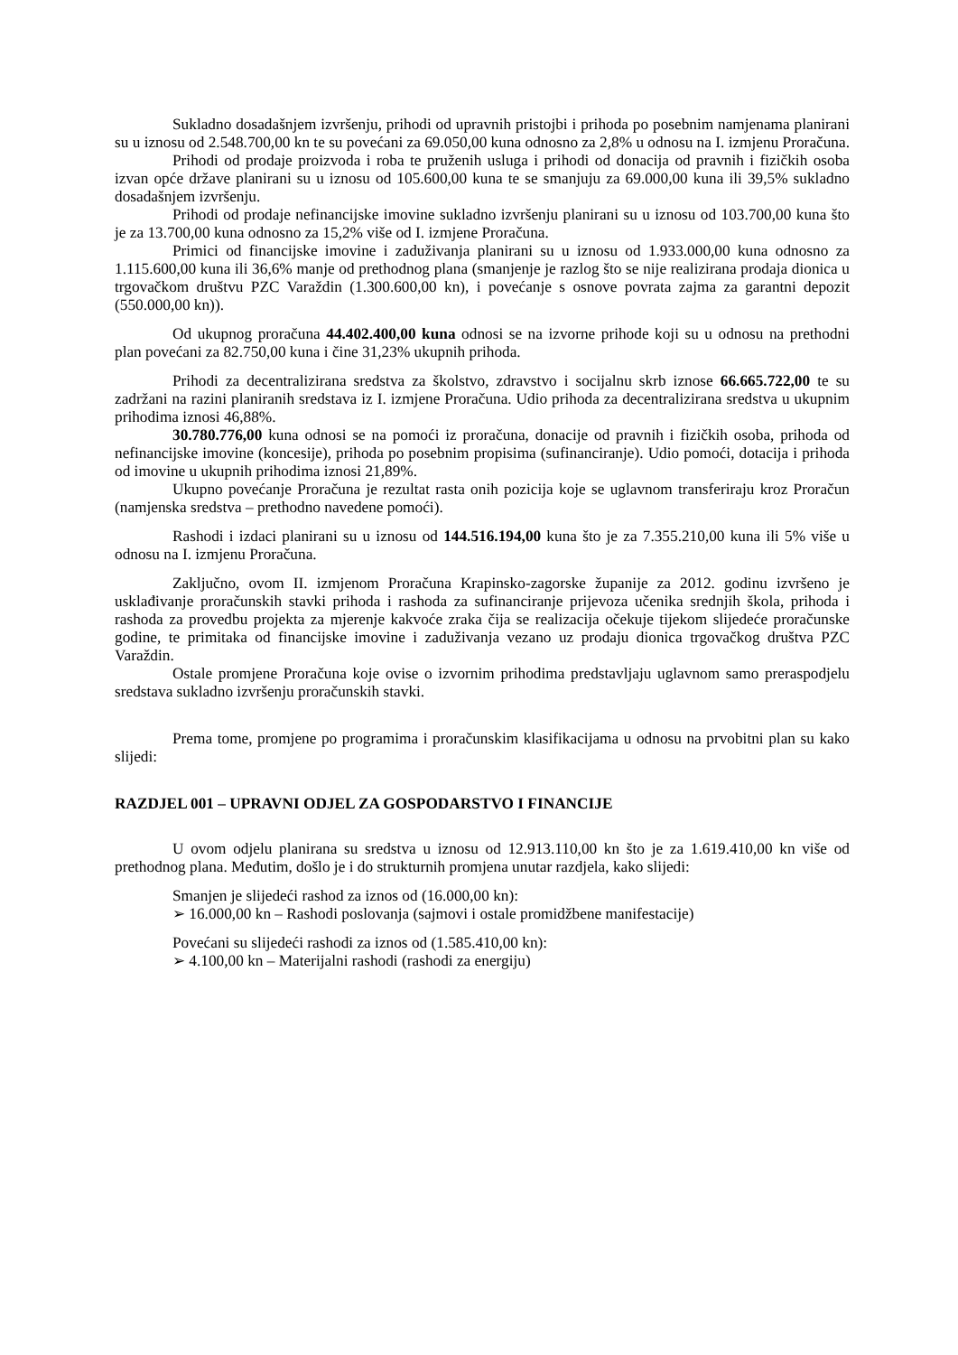Sukladno dosadašnjem izvršenju, prihodi od upravnih pristojbi i prihoda po posebnim namjenama planirani su u iznosu od 2.548.700,00 kn te su povećani za 69.050,00 kuna odnosno za 2,8% u odnosu na I. izmjenu Proračuna.
Prihodi od prodaje proizvoda i roba te pruženih usluga i prihodi od donacija od pravnih i fizičkih osoba izvan opće države planirani su u iznosu od 105.600,00 kuna te se smanjuju za 69.000,00 kuna ili 39,5% sukladno dosadašnjem izvršenju.
Prihodi od prodaje nefinancijske imovine sukladno izvršenju planirani su u iznosu od 103.700,00 kuna što je za 13.700,00 kuna odnosno za 15,2% više od I. izmjene Proračuna.
Primici od financijske imovine i zaduživanja planirani su u iznosu od 1.933.000,00 kuna odnosno za 1.115.600,00 kuna ili 36,6% manje od prethodnog plana (smanjenje je razlog što se nije realizirana prodaja dionica u trgovačkom društvu PZC Varaždin (1.300.600,00 kn), i povećanje s osnove povrata zajma za garantni depozit (550.000,00 kn)).
Od ukupnog proračuna 44.402.400,00 kuna odnosi se na izvorne prihode koji su u odnosu na prethodni plan povećani za 82.750,00 kuna i čine 31,23% ukupnih prihoda.
Prihodi za decentralizirana sredstva za školstvo, zdravstvo i socijalnu skrb iznose 66.665.722,00 te su zadržani na razini planiranih sredstava iz I. izmjene Proračuna. Udio prihoda za decentralizirana sredstva u ukupnim prihodima iznosi 46,88%.
30.780.776,00 kuna odnosi se na pomoći iz proračuna, donacije od pravnih i fizičkih osoba, prihoda od nefinancijske imovine (koncesije), prihoda po posebnim propisima (sufinanciranje). Udio pomoći, dotacija i prihoda od imovine u ukupnih prihodima iznosi 21,89%.
Ukupno povećanje Proračuna je rezultat rasta onih pozicija koje se uglavnom transferiraju kroz Proračun (namjenska sredstva – prethodno navedene pomoći).
Rashodi i izdaci planirani su u iznosu od 144.516.194,00 kuna što je za 7.355.210,00 kuna ili 5% više u odnosu na I. izmjenu Proračuna.
Zaključno, ovom II. izmjenom Proračuna Krapinsko-zagorske županije za 2012. godinu izvršeno je usklađivanje proračunskih stavki prihoda i rashoda za sufinanciranje prijevoza učenika srednjih škola, prihoda i rashoda za provedbu projekta za mjerenje kakvoće zraka čija se realizacija očekuje tijekom slijedeće proračunske godine, te primitaka od financijske imovine i zaduživanja vezano uz prodaju dionica trgovačkog društva PZC Varaždin.
Ostale promjene Proračuna koje ovise o izvornim prihodima predstavljaju uglavnom samo preraspodjelu sredstava sukladno izvršenju proračunskih stavki.
Prema tome, promjene po programima i proračunskim klasifikacijama u odnosu na prvobitni plan su kako slijedi:
RAZDJEL 001 – UPRAVNI ODJEL ZA GOSPODARSTVO I FINANCIJE
U ovom odjelu planirana su sredstva u iznosu od 12.913.110,00 kn što je za 1.619.410,00 kn više od prethodnog plana. Međutim, došlo je i do strukturnih promjena unutar razdjela, kako slijedi:
Smanjen je slijedeći rashod za iznos od (16.000,00 kn):
➢ 16.000,00 kn – Rashodi poslovanja (sajmovi i ostale promidžbene manifestacije)
Povećani su slijedeći rashodi za iznos od (1.585.410,00 kn):
➢ 4.100,00 kn – Materijalni rashodi (rashodi za energiju)